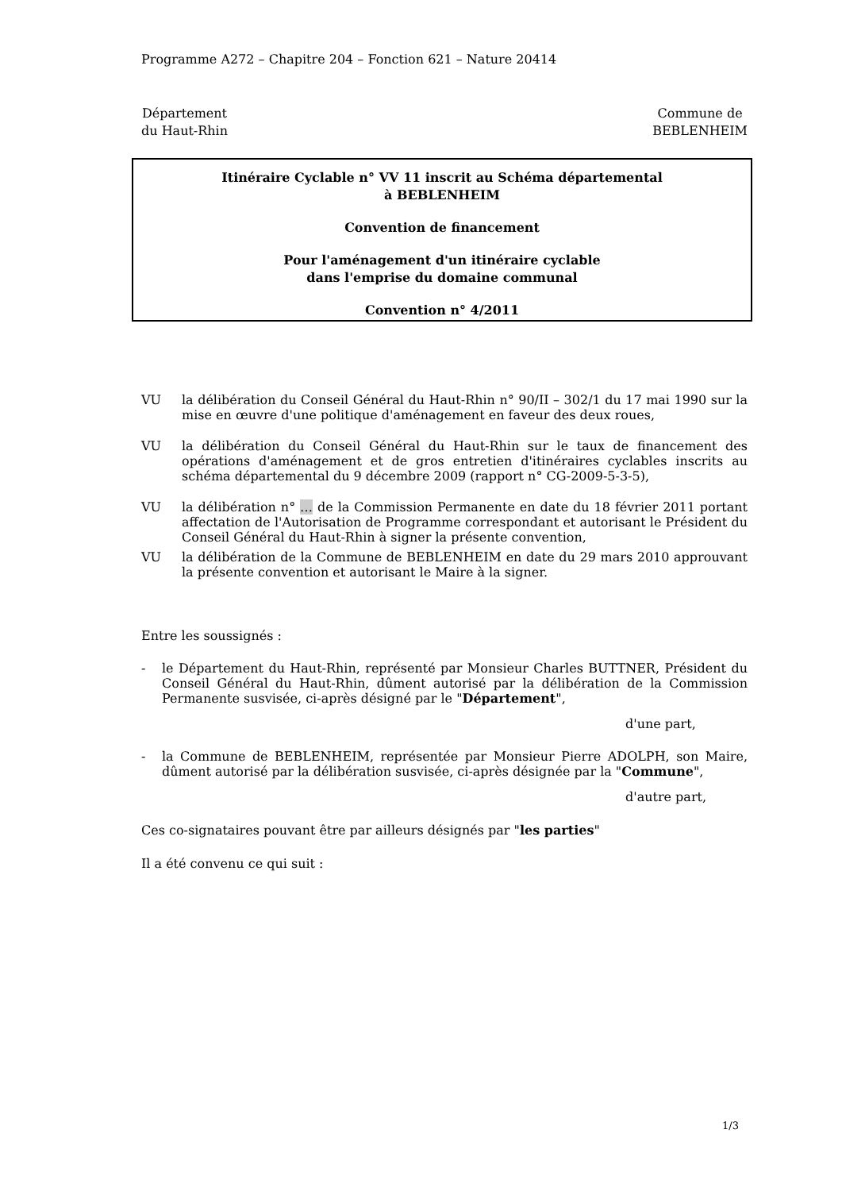Programme A272 – Chapitre 204 – Fonction 621 – Nature 20414
Département
du Haut-Rhin
Commune de
BEBLENHEIM
Itinéraire Cyclable n° VV 11 inscrit au Schéma départemental
à BEBLENHEIM
Convention de financement
Pour l'aménagement d'un itinéraire cyclable
dans l'emprise du domaine communal
Convention n° 4/2011
VU la délibération du Conseil Général du Haut-Rhin n° 90/II – 302/1 du 17 mai 1990 sur la mise en œuvre d'une politique d'aménagement en faveur des deux roues,
VU la délibération du Conseil Général du Haut-Rhin sur le taux de financement des opérations d'aménagement et de gros entretien d'itinéraires cyclables inscrits au schéma départemental du 9 décembre 2009 (rapport n° CG-2009-5-3-5),
VU la délibération n° … de la Commission Permanente en date du 18 février 2011 portant affectation de l'Autorisation de Programme correspondant et autorisant le Président du Conseil Général du Haut-Rhin à signer la présente convention,
VU la délibération de la Commune de BEBLENHEIM en date du 29 mars 2010 approuvant la présente convention et autorisant le Maire à la signer.
Entre les soussignés :
- le Département du Haut-Rhin, représenté par Monsieur Charles BUTTNER, Président du Conseil Général du Haut-Rhin, dûment autorisé par la délibération de la Commission Permanente susvisée, ci-après désigné par le "Département",
d'une part,
- la Commune de BEBLENHEIM, représentée par Monsieur Pierre ADOLPH, son Maire, dûment autorisé par la délibération susvisée, ci-après désignée par la "Commune",
d'autre part,
Ces co-signataires pouvant être par ailleurs désignés par "les parties"
Il a été convenu ce qui suit :
1/3